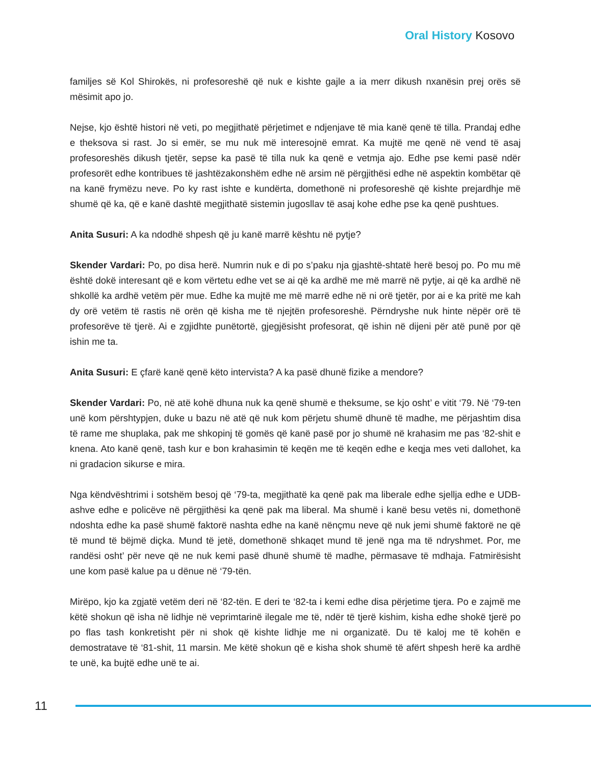Oral History Kosovo
familjes së Kol Shirokës, ni profesoreshë që nuk e kishte gajle a ia merr dikush nxanësin prej orës së mësimit apo jo.
Nejse, kjo është histori në veti, po megjithatë përjetimet e ndjenjave të mia kanë qenë të tilla. Prandaj edhe e theksova si rast. Jo si emër, se mu nuk më interesojnë emrat. Ka mujtë me qenë në vend të asaj profesoreshës dikush tjetër, sepse ka pasë të tilla nuk ka qenë e vetmja ajo. Edhe pse kemi pasë ndër profesorët edhe kontribues të jashtëzakonshëm edhe në arsim në përgjithësi edhe në aspektin kombëtar që na kanë frymëzu neve. Po ky rast ishte e kundërta, domethonë ni profesoreshë që kishte prejardhje më shumë që ka, që e kanë dashtë megjithatë sistemin jugosllav të asaj kohe edhe pse ka qenë pushtues.
Anita Susuri: A ka ndodhë shpesh që ju kanë marrë kështu në pytje?
Skender Vardari: Po, po disa herë. Numrin nuk e di po s’paku nja gjashtë-shtatë herë besoj po. Po mu më është dokë interesant që e kom vërtetu edhe vet se ai që ka ardhë me më marrë në pytje, ai që ka ardhë në shkollë ka ardhë vetëm për mue. Edhe ka mujtë me më marrë edhe në ni orë tjetër, por ai e ka pritë me kah dy orë vetëm të rastis në orën që kisha me të njejtën profesoreshë. Përndryshe nuk hinte nëpër orë të profesorëve të tjerë. Ai e zgjidhte punëtortë, gjegjësisht profesorat, që ishin në dijeni për atë punë por që ishin me ta.
Anita Susuri: E çfarë kanë qenë këto intervista? A ka pasë dhunë fizike a mendore?
Skender Vardari: Po, në atë kohë dhuna nuk ka qenë shumë e theksume, se kjo osht’ e vitit ‘79. Në ‘79-ten unë kom përshtypjen, duke u bazu në atë që nuk kom përjetu shumë dhunë të madhe, me përjashtim disa të rame me shuplaka, pak me shkopinj të gomës që kanë pasë por jo shumë në krahasim me pas ‘82-shit e knena. Ato kanë qenë, tash kur e bon krahasimin të keqën me të keqën edhe e keqja mes veti dallohet, ka ni gradacion sikurse e mira.
Nga këndvështrimi i sotshëm besoj që ‘79-ta, megjithatë ka qenë pak ma liberale edhe sjellja edhe e UDB-ashve edhe e policëve në përgjithësi ka qenë pak ma liberal. Ma shumë i kanë besu vetës ni, domethonë ndoshta edhe ka pasë shumë faktorë nashta edhe na kanë nënçmu neve që nuk jemi shumë faktorë ne që të mund të bëjmë diçka. Mund të jetë, domethonë shkaqet mund të jenë nga ma të ndryshmet. Por, me randësi osht’ për neve që ne nuk kemi pasë dhunë shumë të madhe, përmasave të mdhaja. Fatmirësisht une kom pasë kalue pa u dënue në ‘79-tën.
Mirëpo, kjo ka zgjatë vetëm deri në ‘82-tën. E deri te ‘82-ta i kemi edhe disa përjetime tjera. Po e zajmë me këtë shokun që isha në lidhje në veprimtarinë ilegale me të, ndër të tjerë kishim, kisha edhe shokë tjerë po po flas tash konkretisht për ni shok që kishte lidhje me ni organizatë. Du të kaloj me të kohën e demostratave të ‘81-shit, 11 marsin. Me këtë shokun që e kisha shok shumë të afërt shpesh herë ka ardhë te unë, ka bujtë edhe unë te ai.
11